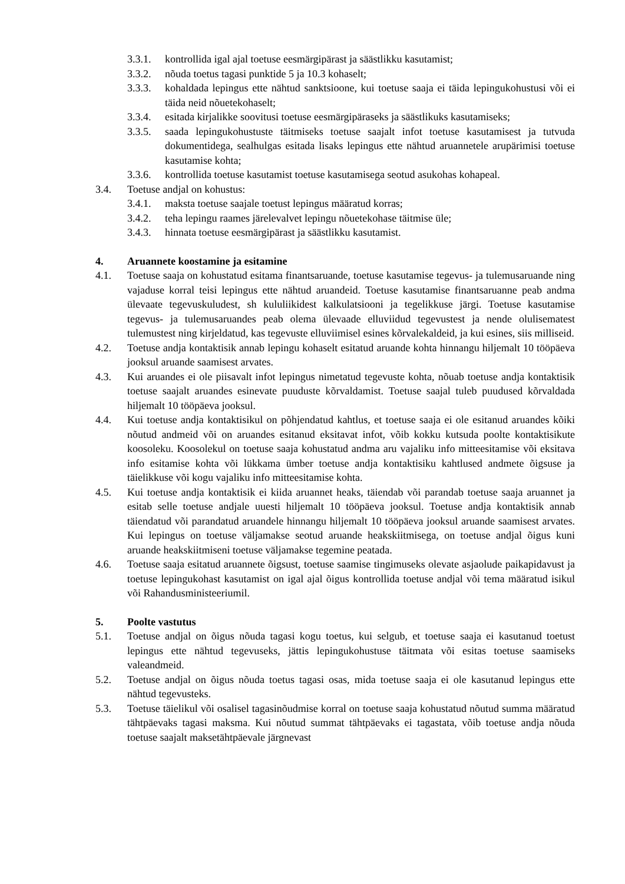3.3.1. kontrollida igal ajal toetuse eesmärgipärast ja säästlikku kasutamist;
3.3.2. nõuda toetus tagasi punktide 5 ja 10.3 kohaselt;
3.3.3. kohaldada lepingus ette nähtud sanktsioone, kui toetuse saaja ei täida lepingukohustusi või ei täida neid nõuetekohaselt;
3.3.4. esitada kirjalikke soovitusi toetuse eesmärgipäraseks ja säästlikuks kasutamiseks;
3.3.5. saada lepingukohustuste täitmiseks toetuse saajalt infot toetuse kasutamisest ja tutvuda dokumentidega, sealhulgas esitada lisaks lepingus ette nähtud aruannetele arupärimisi toetuse kasutamise kohta;
3.3.6. kontrollida toetuse kasutamist toetuse kasutamisega seotud asukohas kohapeal.
3.4. Toetuse andjal on kohustus:
3.4.1. maksta toetuse saajale toetust lepingus määratud korras;
3.4.2. teha lepingu raames järelevalvet lepingu nõuetekohase täitmise üle;
3.4.3. hinnata toetuse eesmärgipärast ja säästlikku kasutamist.
4. Aruannete koostamine ja esitamine
4.1. Toetuse saaja on kohustatud esitama finantsaruande, toetuse kasutamise tegevus- ja tulemusaruande ning vajaduse korral teisi lepingus ette nähtud aruandeid. Toetuse kasutamise finantsaruanne peab andma ülevaate tegevuskuludest, sh kululiikidest kalkulatsiooni ja tegelikkuse järgi. Toetuse kasutamise tegevus- ja tulemusaruandes peab olema ülevaade elluviidud tegevustest ja nende olulisematest tulemustest ning kirjeldatud, kas tegevuste elluviimisel esines kõrvalekaldeid, ja kui esines, siis milliseid.
4.2. Toetuse andja kontaktisik annab lepingu kohaselt esitatud aruande kohta hinnangu hiljemalt 10 tööpäeva jooksul aruande saamisest arvates.
4.3. Kui aruandes ei ole piisavalt infot lepingus nimetatud tegevuste kohta, nõuab toetuse andja kontaktisik toetuse saajalt aruandes esinevate puuduste kõrvaldamist. Toetuse saajal tuleb puudused kõrvaldada hiljemalt 10 tööpäeva jooksul.
4.4. Kui toetuse andja kontaktisikul on põhjendatud kahtlus, et toetuse saaja ei ole esitanud aruandes kõiki nõutud andmeid või on aruandes esitanud eksitavat infot, võib kokku kutsuda poolte kontaktisikute koosoleku. Koosolekul on toetuse saaja kohustatud andma aru vajaliku info mitteesitamise või eksitava info esitamise kohta või lükkama ümber toetuse andja kontaktisiku kahtlused andmete õigsuse ja täielikkuse või kogu vajaliku info mitteesitamise kohta.
4.5. Kui toetuse andja kontaktisik ei kiida aruannet heaks, täiendab või parandab toetuse saaja aruannet ja esitab selle toetuse andjale uuesti hiljemalt 10 tööpäeva jooksul. Toetuse andja kontaktisik annab täiendatud või parandatud aruandele hinnangu hiljemalt 10 tööpäeva jooksul aruande saamisest arvates. Kui lepingus on toetuse väljamakse seotud aruande heakskiitmisega, on toetuse andjal õigus kuni aruande heakskiitmiseni toetuse väljamakse tegemine peatada.
4.6. Toetuse saaja esitatud aruannete õigsust, toetuse saamise tingimuseks olevate asjaolude paikapidavust ja toetuse lepingukohast kasutamist on igal ajal õigus kontrollida toetuse andjal või tema määratud isikul või Rahandusministeeriumil.
5. Poolte vastutus
5.1. Toetuse andjal on õigus nõuda tagasi kogu toetus, kui selgub, et toetuse saaja ei kasutanud toetust lepingus ette nähtud tegevuseks, jättis lepingukohustuse täitmata või esitas toetuse saamiseks valeandmeid.
5.2. Toetuse andjal on õigus nõuda toetus tagasi osas, mida toetuse saaja ei ole kasutanud lepingus ette nähtud tegevusteks.
5.3. Toetuse täielikul või osalisel tagasinõudmise korral on toetuse saaja kohustatud nõutud summa määratud tähtpäevaks tagasi maksma. Kui nõutud summat tähtpäevaks ei tagastata, võib toetuse andja nõuda toetuse saajalt maksetähtpäevale järgnevast